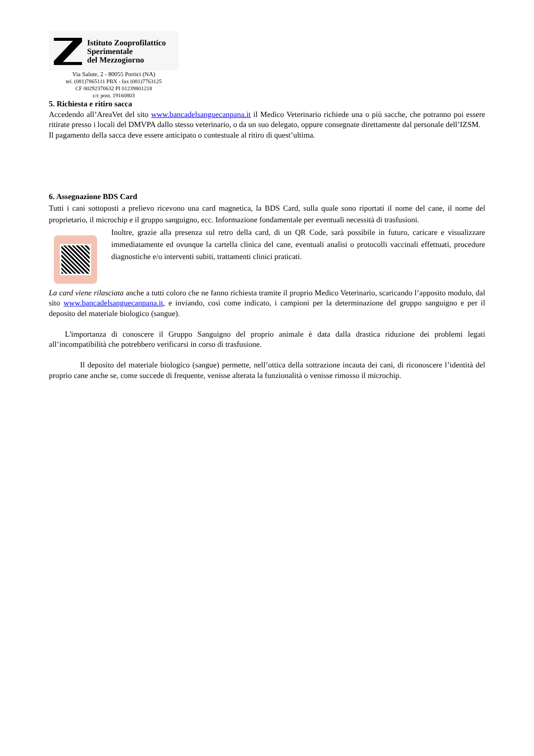Istituto Zooprofilattico
Sperimentale
del Mezzogiorno
Via Salute, 2 - 80055 Portici (NA)
tel. (081)7865111 PBX - fax (081)7763125
CF 00292370632 PI 01239801218
c/c post. 19160803
5. Richiesta e ritiro sacca
Accedendo all’AreaVet del sito www.bancadelsanguecanpana.it il Medico Veterinario richiede una o più sacche, che potranno poi essere ritirate presso i locali del DMVPA dallo stesso veterinario, o da un suo delegato, oppure consegnate direttamente dal personale dell’IZSM.
Il pagamento della sacca deve essere anticipato o contestuale al ritiro di quest’ultima.
6. Assegnazione BDS Card
Tutti i cani sottoposti a prelievo ricevono una card magnetica, la BDS Card, sulla quale sono riportati il nome del cane, il nome del proprietario, il microchip e il gruppo sanguigno, ecc. Informazione fondamentale per eventuali necessità di trasfusioni.
Inoltre, grazie alla presenza sul retro della card, di un QR Code, sarà possibile in futuro, caricare e visualizzare immediatamente ed ovunque la cartella clinica del cane, eventuali analisi o protocolli vaccinali effettuati, procedure diagnostiche e/o interventi subiti, trattamenti clinici praticati.
La card viene rilasciata anche a tutti coloro che ne fanno richiesta tramite il proprio Medico Veterinario, scaricando l’apposito modulo, dal sito www.bancadelsanguecanpana.it, e inviando, così come indicato, i campioni per la determinazione del gruppo sanguigno e per il deposito del materiale biologico (sangue).
L'importanza di conoscere il Gruppo Sanguigno del proprio animale è data dalla drastica riduzione dei problemi legati all’incompatibilità che potrebbero verificarsi in corso di trasfusione.
Il deposito del materiale biologico (sangue) permette, nell’ottica della sottrazione incauta dei cani, di riconoscere l’identità del proprio cane anche se, come succede di frequente, venisse alterata la funzionalità o venisse rimosso il microchip.